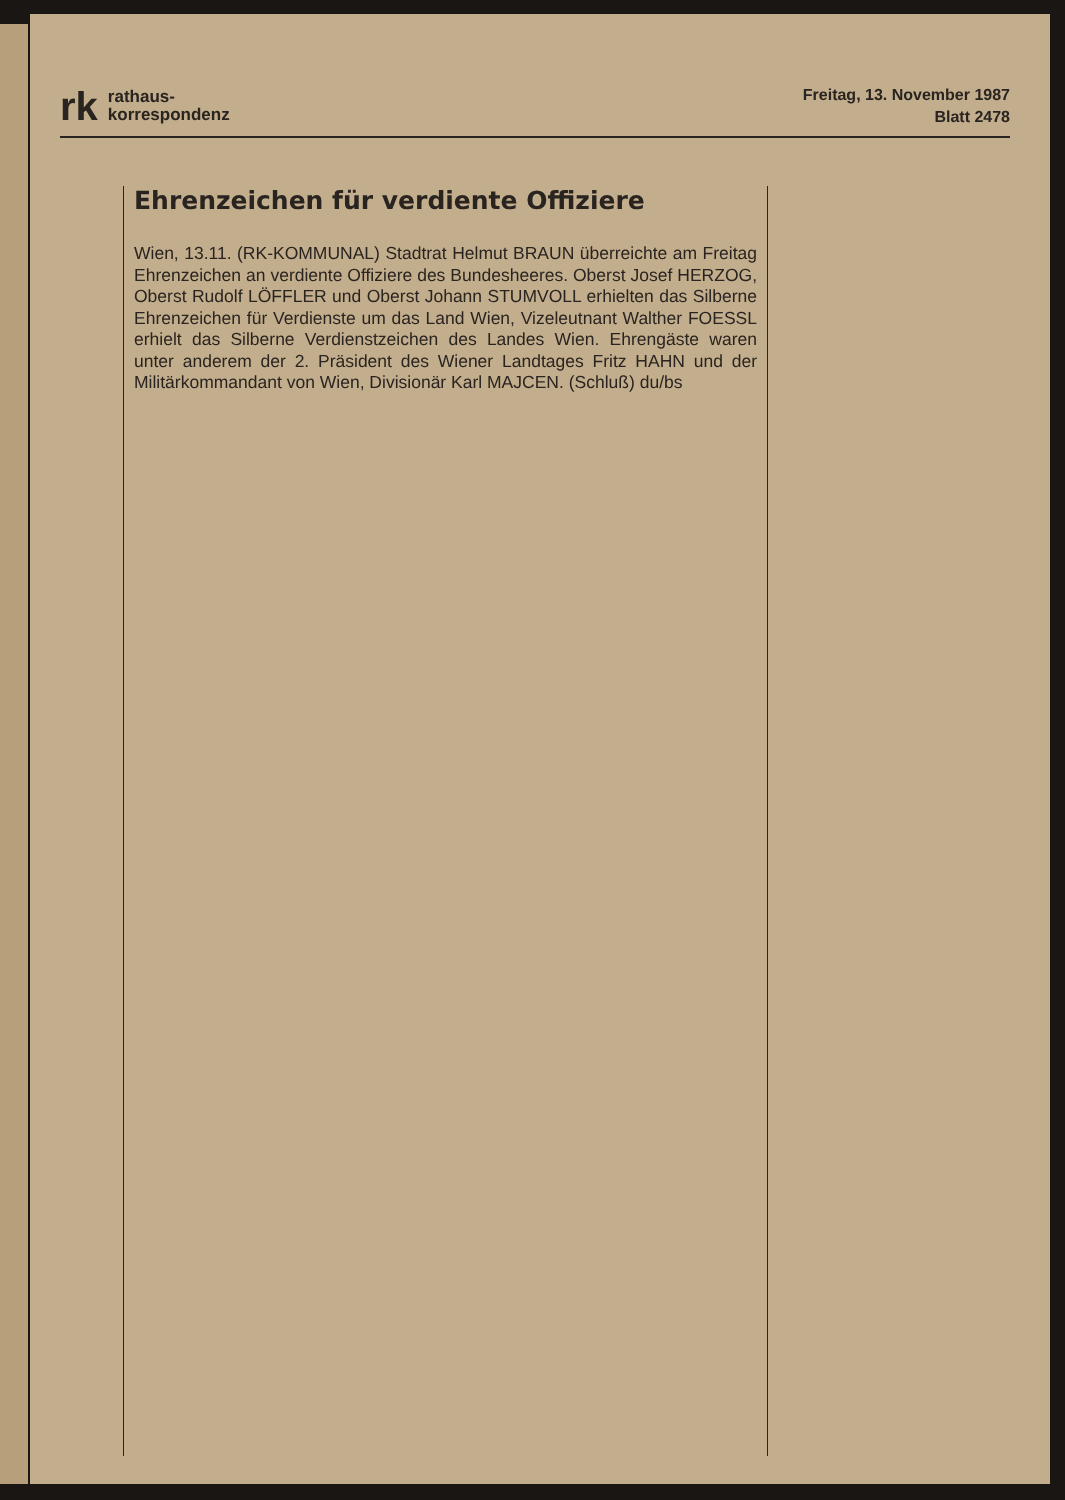rk rathaus-
korrespondenz
Freitag, 13. November 1987
Blatt 2478
Ehrenzeichen für verdiente Offiziere
Wien, 13.11. (RK-KOMMUNAL) Stadtrat Helmut BRAUN überreichte am Freitag Ehrenzeichen an verdiente Offiziere des Bundesheeres. Oberst Josef HERZOG, Oberst Rudolf LÖFFLER und Oberst Johann STUMVOLL erhielten das Silberne Ehrenzeichen für Verdienste um das Land Wien, Vizeleutnant Walther FOESSL erhielt das Silberne Verdienstzeichen des Landes Wien. Ehrengäste waren unter anderem der 2. Präsident des Wiener Landtages Fritz HAHN und der Militärkommandant von Wien, Divisionär Karl MAJCEN. (Schluß) du/bs